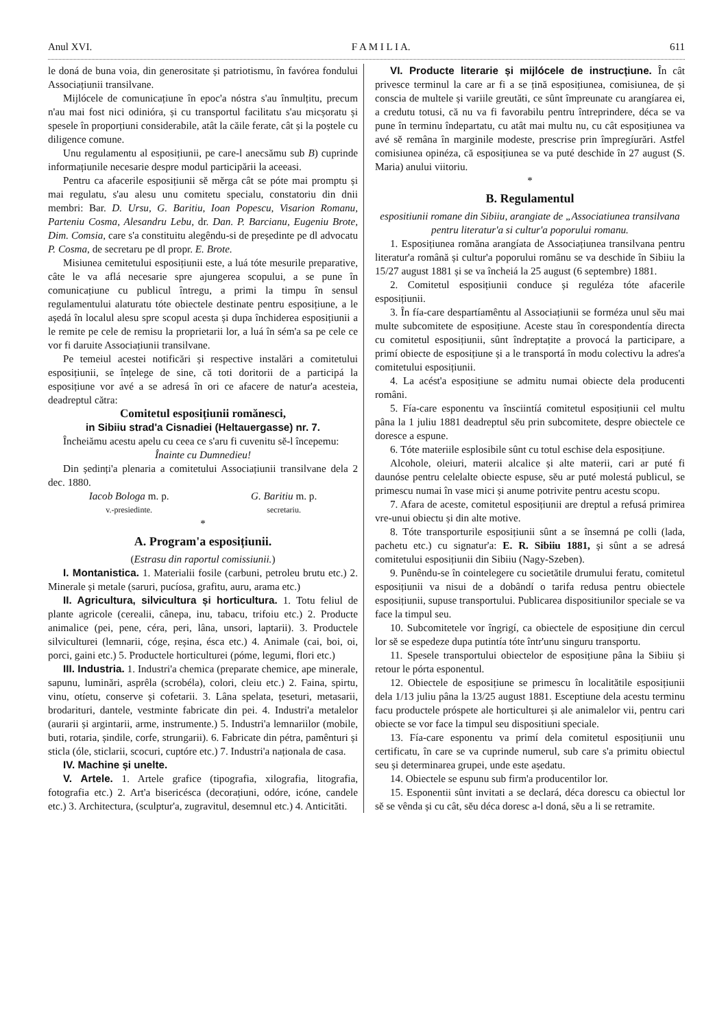Anul XVI. F A M I L I A. 611
le doná de buna voia, din generositate și patriotismu, în favórea fondului Associațiunii transilvane.
Mijlócele de comunicațiune în epoc'a nóstra s'au înmulțitu, precum n'au mai fost nici odinióra, și cu transportul facilitatu s'au micșoratu și spesele în proporțiuni considerabile, atât la căile ferate, cât și la poștele cu diligence comune.
Unu regulamentu al esposițiunii, pe care-l anecsămu sub B) cuprinde informațiunile necesarie despre modul participării la aceeasi.
Pentru ca afacerile esposițiunii sĕ mĕrga cât se póte mai promptu și mai regulatu, s'au alesu unu comitetu specialu, constatoriu din dnii membri: Bar. D. Ursu, G. Baritiu, Ioan Popescu, Visarion Romanu, Parteniu Cosma, Alesandru Lebu, dr. Dan. P. Barcianu, Eugeniu Brote, Dim. Comsia, care s'a constituitu alegêndu-si de președinte pe dl advocatu P. Cosma, de secretaru pe dl propr. E. Brote.
Misiunea cemitetului esposițiunii este, a luá tóte mesurile preparative, câte le va aflá necesarie spre ajungerea scopului, a se pune în comunicațiune cu publicul întregu, a primi la timpu în sensul regulamentului alaturatu tóte obiectele destinate pentru esposițiune, a le aședá în localul alesu spre scopul acesta și dupa închiderea esposițiunii a le remite pe cele de remisu la proprietarii lor, a luá în sém'a sa pe cele ce vor fi daruite Associațiunii transilvane.
Pe temeiul acestei notificări și respective instalări a comitetului esposițiunii, se înțelege de sine, că toti doritorii de a participá la esposițiune vor avé a se adresá în ori ce afacere de natur'a acesteia, deadreptul cătra:
Comitetul esposițiunii romănesci,
in Sibiiu strad'a Cisnadiei (Heltauergasse) nr. 7.
Încheiămu acestu apelu cu ceea ce s'aru fi cuvenitu sĕ-l începemu:
Înainte cu Dumnedieu!
Din ședinți'a plenaria a comitetului Associațiunii transilvane dela 2 dec. 1880.
Iacob Bologa m. p.
v.-presiedinte.
G. Baritiu m. p.
secretariu.
*
A. Program'a esposițiunii.
(Estrasu din raportul comissiunii.)
I. Montanistica. 1. Materialii fosile (carbuni, petroleu brutu etc.) 2. Minerale și metale (saruri, pucíosa, grafitu, auru, arama etc.)
II. Agricultura, silvicultura și horticultura. 1. Totu feliul de plante agricole (cerealii, cânepa, inu, tabacu, trifoiu etc.) 2. Producte animalice (pei, pene, céra, peri, lâna, unsori, laptarii). 3. Productele silviculturei (lemnarii, cóge, reșina, ésca etc.) 4. Animale (cai, boi, oi, porci, gaini etc.) 5. Productele horticulturei (póme, legumi, flori etc.)
III. Industria. 1. Industri'a chemica (preparate chemice, ape minerale, sapunu, luminări, asprêla (scrobéla), colori, cleiu etc.) 2. Faina, spirtu, vinu, otíetu, conserve și cofetarii. 3. Lâna spelata, țeseturi, metasarii, brodarituri, dantele, vestminte fabricate din pei. 4. Industri'a metalelor (aurarii și argintarii, arme, instrumente.) 5. Industri'a lemnariilor (mobile, buti, rotaria, șindile, corfe, strungarii). 6. Fabricate din pétra, pamênturi și sticla (óle, sticlarii, scocuri, cuptóre etc.) 7. Industri'a naționala de casa.
IV. Machine și unelte.
V. Artele. 1. Artele grafice (tipografia, xilografia, litografia, fotografia etc.) 2. Art'a bisericésca (decorațiuni, odóre, icóne, candele etc.) 3. Architectura, (sculptur'a, zugravitul, desemnul etc.) 4. Anticităti.
VI. Producte literarie și mijlócele de instrucțiune. În cât privesce terminul la care ar fi a se țină esposițiunea, comisiunea, de și conscia de multele și variile greutăti, ce sûnt împreunate cu arangíarea ei, a credutu totusi, că nu va fi favorabilu pentru întreprindere, déca se va pune în terminu îndepartatu, cu atât mai multu nu, cu cât esposițiunea va avé sĕ remâna în marginile modeste, prescrise prin împregíurări. Astfel comisiunea opinéza, că esposițiunea se va puté deschide în 27 august (S. Maria) anului viitoriu.
*
B. Regulamentul
espositiunii romane din Sibiiu, arangiate de „Associatiunea transilvana pentru literatur'a si cultur'a poporului romanu.
1. Esposițiunea romăna arangíata de Associațiunea transilvana pentru literatur'a română și cultur'a poporului românu se va deschide în Sibiiu la 15/27 august 1881 și se va încheiá la 25 august (6 septembre) 1881.
2. Comitetul esposițiunii conduce și reguléza tóte afacerile esposițiunii.
3. În fía-care despartíamêntu al Associațiunii se forméza unul sĕu mai multe subcomitete de esposițiune. Aceste stau în corespondentía directa cu comitetul esposițiunii, sûnt îndreptațite a provocá la participare, a primí obiecte de esposițiune și a le transportá în modu colectivu la adres'a comitetului esposițiunii.
4. La acést'a esposițiune se admitu numai obiecte dela producenti români.
5. Fía-care esponentu va însciintíá comitetul esposițiunii cel multu pâna la 1 juliu 1881 deadreptul sĕu prin subcomitete, despre obiectele ce doresce a espune.
6. Tóte materiile esplosibile sûnt cu totul eschise dela esposițiune.
Alcohole, oleiuri, materii alcalice și alte materii, cari ar puté fi daunóse pentru celelalte obiecte espuse, sĕu ar puté molestá publicul, se primescu numai în vase mici și anume potrivite pentru acestu scopu.
7. Afara de aceste, comitetul esposițiunii are dreptul a refusá primirea vre-unui obiectu și din alte motive.
8. Tóte transporturile esposițiunii sûnt a se însemná pe colli (lada, pachetu etc.) cu signatur'a: E. R. Sibiiu 1881, și sûnt a se adresá comitetului esposițiunii din Sibiiu (Nagy-Szeben).
9. Punêndu-se în cointelegere cu societătile drumului feratu, comitetul esposițiunii va nisui de a dobândí o tarifa redusa pentru obiectele esposițiunii, supuse transportului. Publicarea dispositiunilor speciale se va face la timpul seu.
10. Subcomitetele vor îngrigí, ca obiectele de esposițiune din cercul lor sĕ se espedeze dupa putintía tóte într'unu singuru transportu.
11. Spesele transportului obiectelor de esposițiune pâna la Sibiiu și retour le pórta esponentul.
12. Obiectele de esposițiune se primescu în localitătile esposițiunii dela 1/13 juliu pâna la 13/25 august 1881. Esceptiune dela acestu terminu facu productele próspete ale horticulturei și ale animalelor vii, pentru cari obiecte se vor face la timpul seu dispositiuni speciale.
13. Fía-care esponentu va primí dela comitetul esposițiunii unu certificatu, în care se va cuprinde numerul, sub care s'a primitu obiectul seu și determinarea grupei, unde este aședatu.
14. Obiectele se espunu sub firm'a producentilor lor.
15. Esponentii sûnt invitati a se declará, déca dorescu ca obiectul lor sĕ se vênda și cu cât, sĕu déca doresc a-l doná, sĕu a li se retramite.